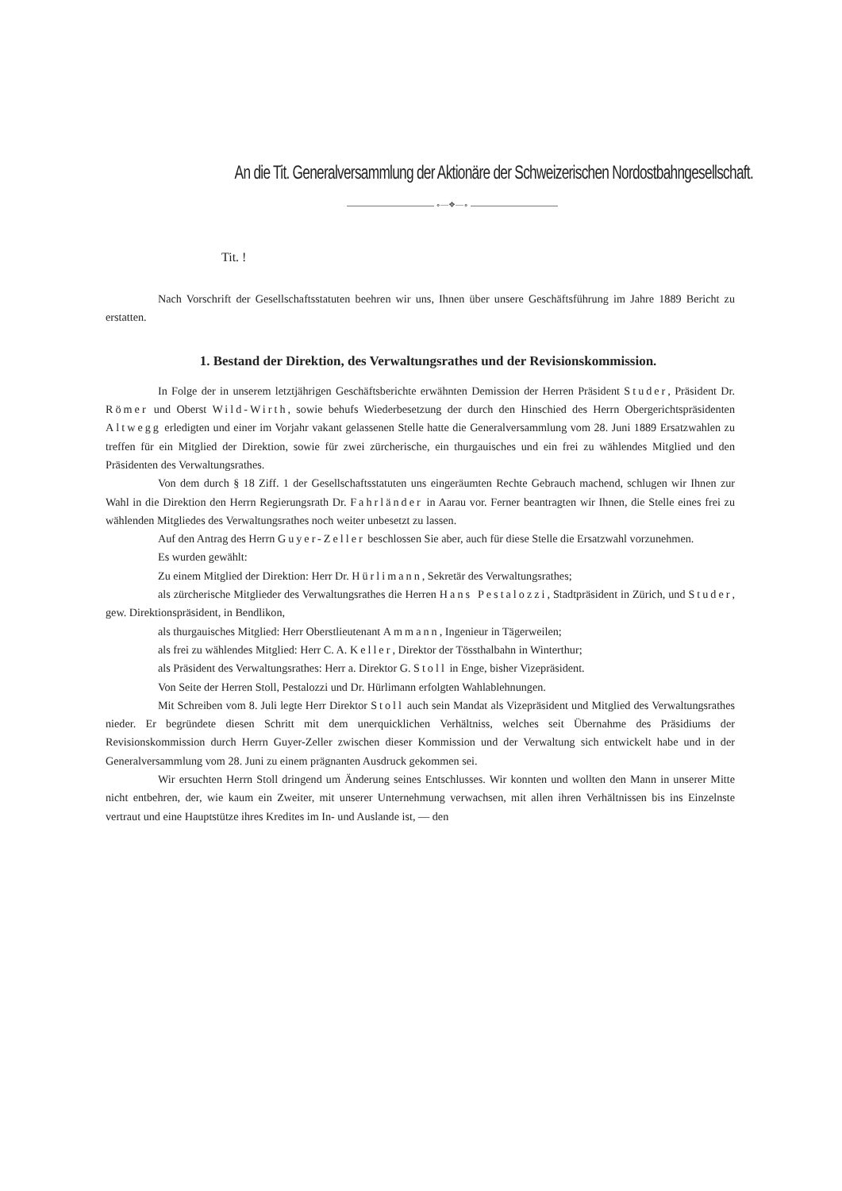An die Tit. Generalversammlung der Aktionäre der Schweizerischen Nordostbahngesellschaft.
∘—❖—∘
Tit. !
Nach Vorschrift der Gesellschaftsstatuten beehren wir uns, Ihnen über unsere Geschäftsführung im Jahre 1889 Bericht zu erstatten.
1. Bestand der Direktion, des Verwaltungsrathes und der Revisionskommission.
In Folge der in unserem letztjährigen Geschäftsberichte erwähnten Demission der Herren Präsident Studer, Präsident Dr. Römer und Oberst Wild-Wirth, sowie behufs Wiederbesetzung der durch den Hinschied des Herrn Obergerichtspräsidenten Altwegg erledigten und einer im Vorjahr vakant gelassenen Stelle hatte die Generalversammlung vom 28. Juni 1889 Ersatzwahlen zu treffen für ein Mitglied der Direktion, sowie für zwei zürcherische, ein thurgauisches und ein frei zu wählendes Mitglied und den Präsidenten des Verwaltungsrathes.
Von dem durch § 18 Ziff. 1 der Gesellschaftsstatuten uns eingeräumten Rechte Gebrauch machend, schlugen wir Ihnen zur Wahl in die Direktion den Herrn Regierungsrath Dr. Fahrländer in Aarau vor. Ferner beantragten wir Ihnen, die Stelle eines frei zu wählenden Mitgliedes des Verwaltungsrathes noch weiter unbesetzt zu lassen.
Auf den Antrag des Herrn Guyer-Zeller beschlossen Sie aber, auch für diese Stelle die Ersatzwahl vorzunehmen.
Es wurden gewählt:
Zu einem Mitglied der Direktion: Herr Dr. Hürlimann, Sekretär des Verwaltungsrathes;
als zürcherische Mitglieder des Verwaltungsrathes die Herren Hans Pestalozzi, Stadtpräsident in Zürich, und Studer, gew. Direktionspräsident, in Bendlikon,
als thurgauisches Mitglied: Herr Oberstlieutenant Ammann, Ingenieur in Tägerweilen;
als frei zu wählendes Mitglied: Herr C. A. Keller, Direktor der Tössthalbahn in Winterthur;
als Präsident des Verwaltungsrathes: Herr a. Direktor G. Stoll in Enge, bisher Vizepräsident.
Von Seite der Herren Stoll, Pestalozzi und Dr. Hürlimann erfolgten Wahlablehnungen.
Mit Schreiben vom 8. Juli legte Herr Direktor Stoll auch sein Mandat als Vizepräsident und Mitglied des Verwaltungsrathes nieder. Er begründete diesen Schritt mit dem unerquicklichen Verhältniss, welches seit Übernahme des Präsidiums der Revisionskommission durch Herrn Guyer-Zeller zwischen dieser Kommission und der Verwaltung sich entwickelt habe und in der Generalversammlung vom 28. Juni zu einem prägnanten Ausdruck gekommen sei.
Wir ersuchten Herrn Stoll dringend um Änderung seines Entschlusses. Wir konnten und wollten den Mann in unserer Mitte nicht entbehren, der, wie kaum ein Zweiter, mit unserer Unternehmung verwachsen, mit allen ihren Verhältnissen bis ins Einzelnste vertraut und eine Hauptstütze ihres Kredites im In- und Auslande ist, — den